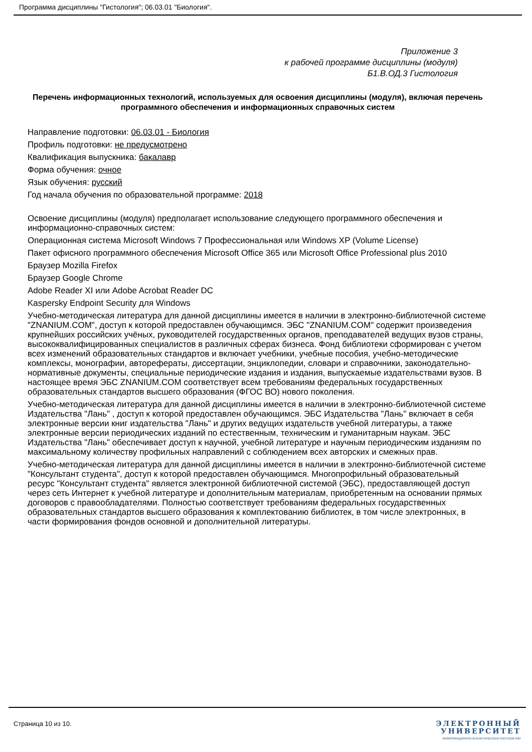Программа дисциплины "Гистология"; 06.03.01 "Биология".
Приложение 3
к рабочей программе дисциплины (модуля)
Б1.В.ОД.3 Гистология
Перечень информационных технологий, используемых для освоения дисциплины (модуля), включая перечень программного обеспечения и информационных справочных систем
Направление подготовки: 06.03.01 - Биология
Профиль подготовки: не предусмотрено
Квалификация выпускника: бакалавр
Форма обучения: очное
Язык обучения: русский
Год начала обучения по образовательной программе: 2018
Освоение дисциплины (модуля) предполагает использование следующего программного обеспечения и информационно-справочных систем:
Операционная система Microsoft Windows 7 Профессиональная или Windows XP (Volume License)
Пакет офисного программного обеспечения Microsoft Office 365 или Microsoft Office Professional plus 2010
Браузер Mozilla Firefox
Браузер Google Chrome
Adobe Reader XI или Adobe Acrobat Reader DC
Kaspersky Endpoint Security для Windows
Учебно-методическая литература для данной дисциплины имеется в наличии в электронно-библиотечной системе "ZNANIUM.COM", доступ к которой предоставлен обучающимся. ЭБС "ZNANIUM.COM" содержит произведения крупнейших российских учёных, руководителей государственных органов, преподавателей ведущих вузов страны, высококвалифицированных специалистов в различных сферах бизнеса. Фонд библиотеки сформирован с учетом всех изменений образовательных стандартов и включает учебники, учебные пособия, учебно-методические комплексы, монографии, авторефераты, диссертации, энциклопедии, словари и справочники, законодательно-нормативные документы, специальные периодические издания и издания, выпускаемые издательствами вузов. В настоящее время ЭБС ZNANIUM.COM соответствует всем требованиям федеральных государственных образовательных стандартов высшего образования (ФГОС ВО) нового поколения.
Учебно-методическая литература для данной дисциплины имеется в наличии в электронно-библиотечной системе Издательства "Лань" , доступ к которой предоставлен обучающимся. ЭБС Издательства "Лань" включает в себя электронные версии книг издательства "Лань" и других ведущих издательств учебной литературы, а также электронные версии периодических изданий по естественным, техническим и гуманитарным наукам. ЭБС Издательства "Лань" обеспечивает доступ к научной, учебной литературе и научным периодическим изданиям по максимальному количеству профильных направлений с соблюдением всех авторских и смежных прав.
Учебно-методическая литература для данной дисциплины имеется в наличии в электронно-библиотечной системе "Консультант студента", доступ к которой предоставлен обучающимся. Многопрофильный образовательный ресурс "Консультант студента" является электронной библиотечной системой (ЭБС), предоставляющей доступ через сеть Интернет к учебной литературе и дополнительным материалам, приобретенным на основании прямых договоров с правообладателями. Полностью соответствует требованиям федеральных государственных образовательных стандартов высшего образования к комплектованию библиотек, в том числе электронных, в части формирования фондов основной и дополнительной литературы.
Страница 10 из 10.
ЭЛЕКТРОННЫЙ
УНИВЕРСИТЕТ
ИНФОРМАЦИОННО-АНАЛИТИЧЕСКАЯ СИСТЕМА КФУ